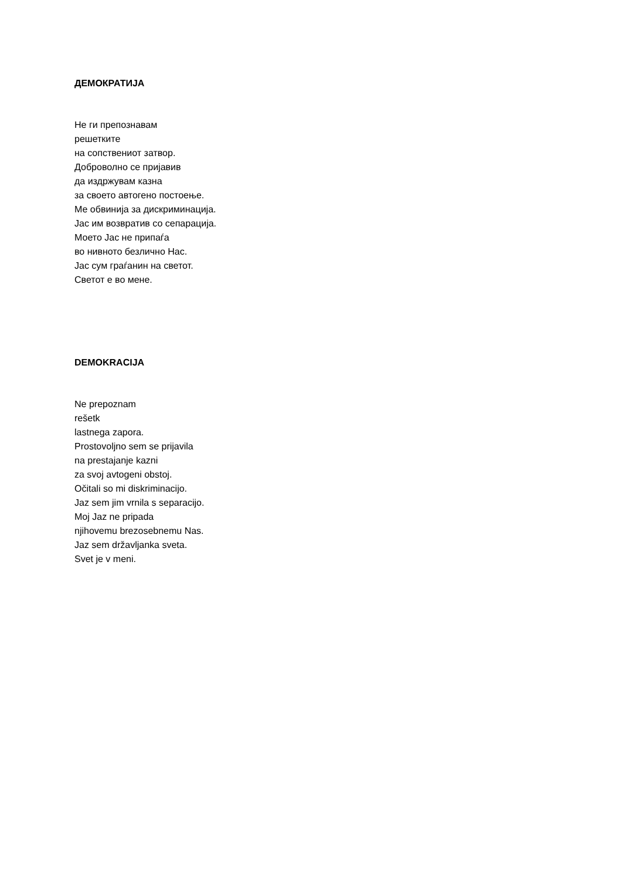ДЕМОКРАТИЈА
Не ги препознавам
решетките
на сопствениот затвор.
Доброволно се пријавив
да издржувам казна
за своето автогено постоење.
Ме обвинија за дискриминација.
Јас им возвратив со сепарација.
Моето Јас не припаѓа
во нивното безлично Нас.
Јас сум граѓанин на светот.
Светот е во мене.
DEMOKRACIJA
Ne prepoznam
rešetk
lastnega zapora.
Prostovoljno sem se prijavila
na prestajanje kazni
za svoj avtogeni obstoj.
Očitali so mi diskriminacijo.
Jaz sem jim vrnila s separacijo.
Moj Jaz ne pripada
njihovemu brezosebnemu Nas.
Jaz sem državljanka sveta.
Svet je v meni.